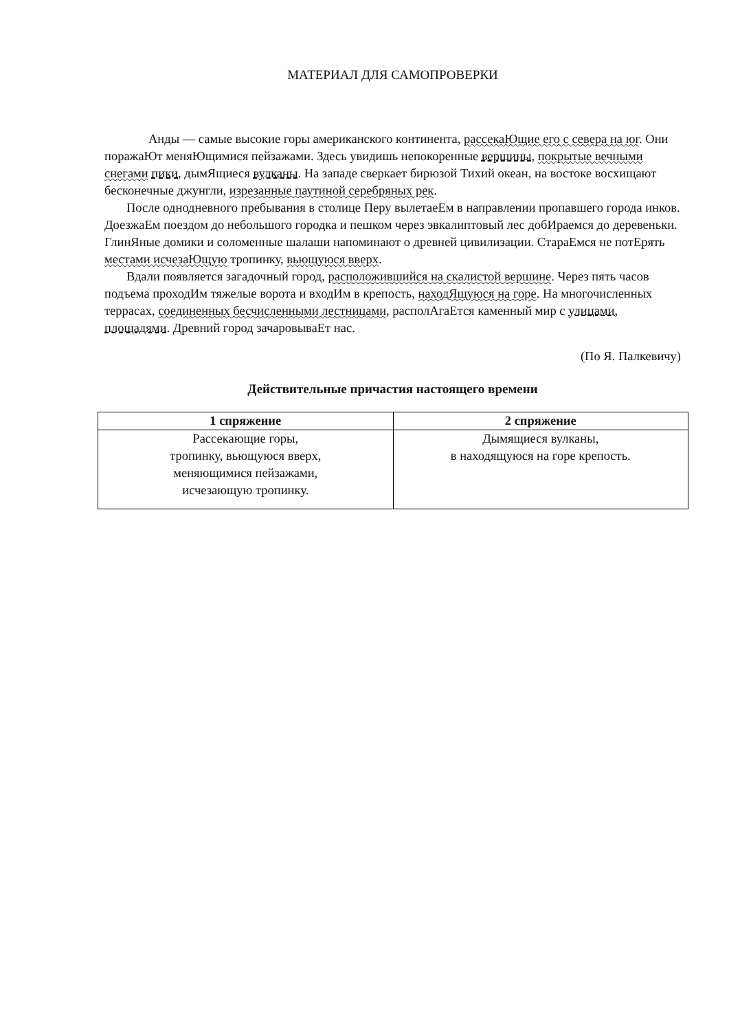МАТЕРИАЛ ДЛЯ САМОПРОВЕРКИ
Анды — самые высокие горы американского континента, рассекаЮщие его с севера на юг. Они поражаЮт меняЮщимися пейзажами. Здесь увидишь непокоренные вершины, покрытые вечными снегами пики, дымЯщиеся вулканы. На западе сверкает бирюзой Тихий океан, на востоке восхищают бесконечные джунгли, изрезанные паутиной серебряных рек.
После однодневного пребывания в столице Перу вылетаеЕм в направлении пропавшего города инков. ДоезжаЕм поездом до небольшого городка и пешком через эвкалиптовый лес добИраемся до деревеньки. ГлинЯные домики и соломенные шалаши напоминают о древней цивилизации. СтараЕмся не потЕрять местами исчезаЮщую тропинку, вьющуюся вверх.
Вдали появляется загадочный город, расположившийся на скалистой вершине. Через пять часов подъема проходИм тяжелые ворота и входИм в крепость, находЯщуюся на горе. На многочисленных террасах, соединенных бесчисленными лестницами, распол​АгаЕтся каменный мир с улицами, площадями. Древний город зачаровываЕт нас.
(По Я. Палкевичу)
Действительные причастия настоящего времени
| 1 спряжение | 2 спряжение |
| --- | --- |
| Рассекающие горы, тропинку, вьющуюся вверх, меняющимися пейзажами, исчезающую тропинку. | Дымящиеся вулканы, в находящуюся на горе крепость. |